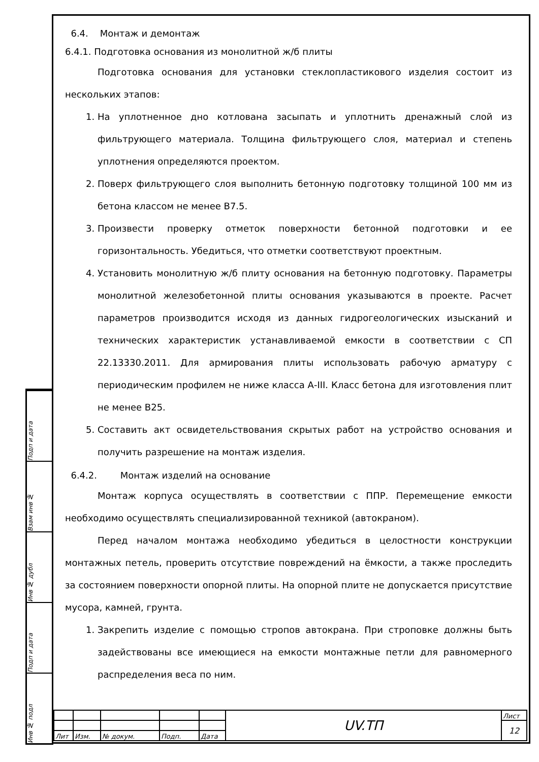Подп и дата
Взам инв №
Инв № дубл
Подп и дата
Инв № подл
6.4. Монтаж и демонтаж
6.4.1. Подготовка основания из монолитной ж/б плиты
Подготовка основания для установки стеклопластикового изделия состоит из нескольких этапов:
1. На уплотненное дно котлована засыпать и уплотнить дренажный слой из фильтрующего материала. Толщина фильтрующего слоя, материал и степень уплотнения определяются проектом.
2. Поверх фильтрующего слоя выполнить бетонную подготовку толщиной 100 мм из бетона классом не менее В7.5.
3. Произвести проверку отметок поверхности бетонной подготовки и ее горизонтальность. Убедиться, что отметки соответствуют проектным.
4. Установить монолитную ж/б плиту основания на бетонную подготовку. Параметры монолитной железобетонной плиты основания указываются в проекте. Расчет параметров производится исходя из данных гидрогеологических изысканий и технических характеристик устанавливаемой емкости в соответствии с СП 22.13330.2011. Для армирования плиты использовать рабочую арматуру с периодическим профилем не ниже класса А-III. Класс бетона для изготовления плит не менее В25.
5. Составить акт освидетельствования скрытых работ на устройство основания и получить разрешение на монтаж изделия.
6.4.2. Монтаж изделий на основание
Монтаж корпуса осуществлять в соответствии с ППР. Перемещение емкости необходимо осуществлять специализированной техникой (автокраном).
Перед началом монтажа необходимо убедиться в целостности конструкции монтажных петель, проверить отсутствие повреждений на ёмкости, а также проследить за состоянием поверхности опорной плиты. На опорной плите не допускается присутствие мусора, камней, грунта.
1. Закрепить изделие с помощью стропов автокрана. При строповке должны быть задействованы все имеющиеся на емкости монтажные петли для равномерного распределения веса по ним.
| | | | | | UV.ТП | Лист |
| | | | | | | 12 |
| Лит | Изм. | № докум. | Подп. | Дата | | |